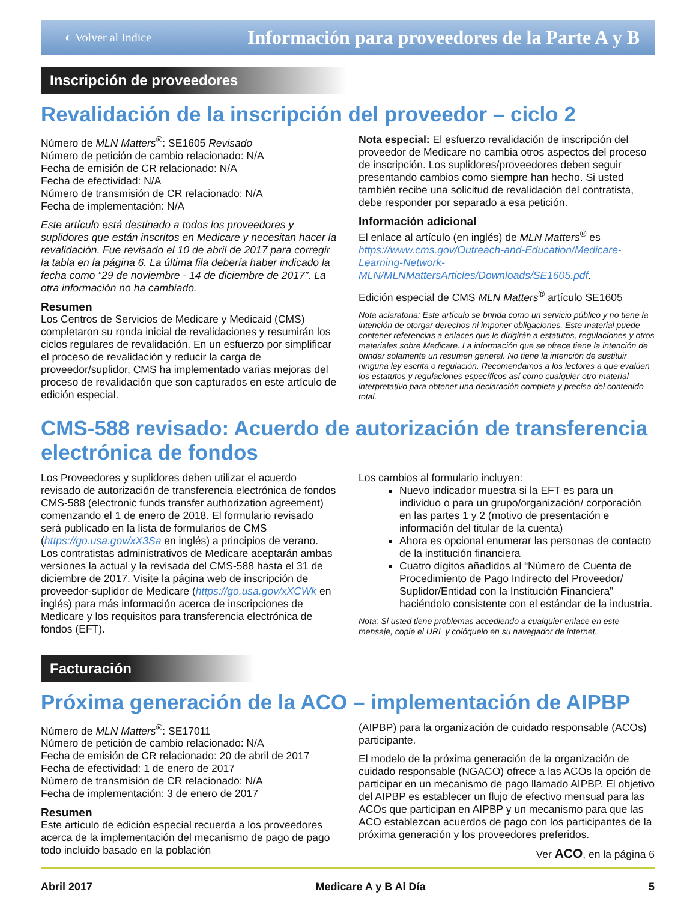◐ Volver al Indice Información para proveedores de la Parte A y B
Inscripción de proveedores
Revalidación de la inscripción del proveedor – ciclo 2
Número de MLN Matters<sup>®</sup>: SE1605 Revisado
Número de petición de cambio relacionado: N/A
Fecha de emisión de CR relacionado: N/A
Fecha de efectividad: N/A
Número de transmisión de CR relacionado: N/A
Fecha de implementación: N/A
Este artículo está destinado a todos los proveedores y suplidores que están inscritos en Medicare y necesitan hacer la revalidación. Fue revisado el 10 de abril de 2017 para corregir la tabla en la página 6. La última fila debería haber indicado la fecha como “29 de noviembre - 14 de diciembre de 2017”. La otra información no ha cambiado.
Resumen
Los Centros de Servicios de Medicare y Medicaid (CMS) completaron su ronda inicial de revalidaciones y resumirán los ciclos regulares de revalidación. En un esfuerzo por simplificar el proceso de revalidación y reducir la carga de proveedor/suplidor, CMS ha implementado varias mejoras del proceso de revalidación que son capturados en este artículo de edición especial.
Nota especial: El esfuerzo revalidación de inscripción del proveedor de Medicare no cambia otros aspectos del proceso de inscripción. Los suplidores/proveedores deben seguir presentando cambios como siempre han hecho. Si usted también recibe una solicitud de revalidación del contratista, debe responder por separado a esa petición.
Información adicional
El enlace al artículo (en inglés) de MLN Matters<sup>®</sup> es https://www.cms.gov/Outreach-and-Education/Medicare-Learning-Network-MLN/MLNMattersArticles/Downloads/SE1605.pdf.
Edición especial de CMS MLN Matters<sup>®</sup> artículo SE1605
Nota aclaratoria: Este artículo se brinda como un servicio público y no tiene la intención de otorgar derechos ni imponer obligaciones. Este material puede contener referencias a enlaces que le dirigirán a estatutos, regulaciones y otros materiales sobre Medicare. La información que se ofrece tiene la intención de brindar solamente un resumen general. No tiene la intención de sustituir ninguna ley escrita o regulación. Recomendamos a los lectores a que evalúen los estatutos y regulaciones específicos así como cualquier otro material interpretativo para obtener una declaración completa y precisa del contenido total.
CMS-588 revisado: Acuerdo de autorización de transferencia electrónica de fondos
Los Proveedores y suplidores deben utilizar el acuerdo revisado de autorización de transferencia electrónica de fondos CMS-588 (electronic funds transfer authorization agreement) comenzando el 1 de enero de 2018. El formulario revisado será publicado en la lista de formularios de CMS (https://go.usa.gov/xX3Sa en inglés) a principios de verano. Los contratistas administrativos de Medicare aceptarán ambas versiones la actual y la revisada del CMS-588 hasta el 31 de diciembre de 2017. Visite la página web de inscripción de proveedor-suplidor de Medicare (https://go.usa.gov/xXCWk en inglés) para más información acerca de inscripciones de Medicare y los requisitos para transferencia electrónica de fondos (EFT).
Los cambios al formulario incluyen:
Nuevo indicador muestra si la EFT es para un individuo o para un grupo/organización/ corporación en las partes 1 y 2 (motivo de presentación e información del titular de la cuenta)
Ahora es opcional enumerar las personas de contacto de la institución financiera
Cuatro dígitos añadidos al “Número de Cuenta de Procedimiento de Pago Indirecto del Proveedor/ Suplidor/Entidad con la Institución Financiera” haciéndolo consistente con el estándar de la industria.
Nota: Si usted tiene problemas accediendo a cualquier enlace en este mensaje, copie el URL y colóquelo en su navegador de internet.
Facturación
Próxima generación de la ACO – implementación de AIPBP
Número de MLN Matters<sup>®</sup>: SE17011
Número de petición de cambio relacionado: N/A
Fecha de emisión de CR relacionado: 20 de abril de 2017
Fecha de efectividad: 1 de enero de 2017
Número de transmisión de CR relacionado: N/A
Fecha de implementación: 3 de enero de 2017
Resumen
Este artículo de edición especial recuerda a los proveedores acerca de la implementación del mecanismo de pago de pago todo incluido basado en la población
(AIPBP) para la organización de cuidado responsable (ACOs) participante.
El modelo de la próxima generación de la organización de cuidado responsable (NGACO) ofrece a las ACOs la opción de participar en un mecanismo de pago llamado AIPBP. El objetivo del AIPBP es establecer un flujo de efectivo mensual para las ACOs que participan en AIPBP y un mecanismo para que las ACO establezcan acuerdos de pago con los participantes de la próxima generación y los proveedores preferidos.
Ver ACO, en la página 6
Abril 2017 Medicare A y B Al Día 5